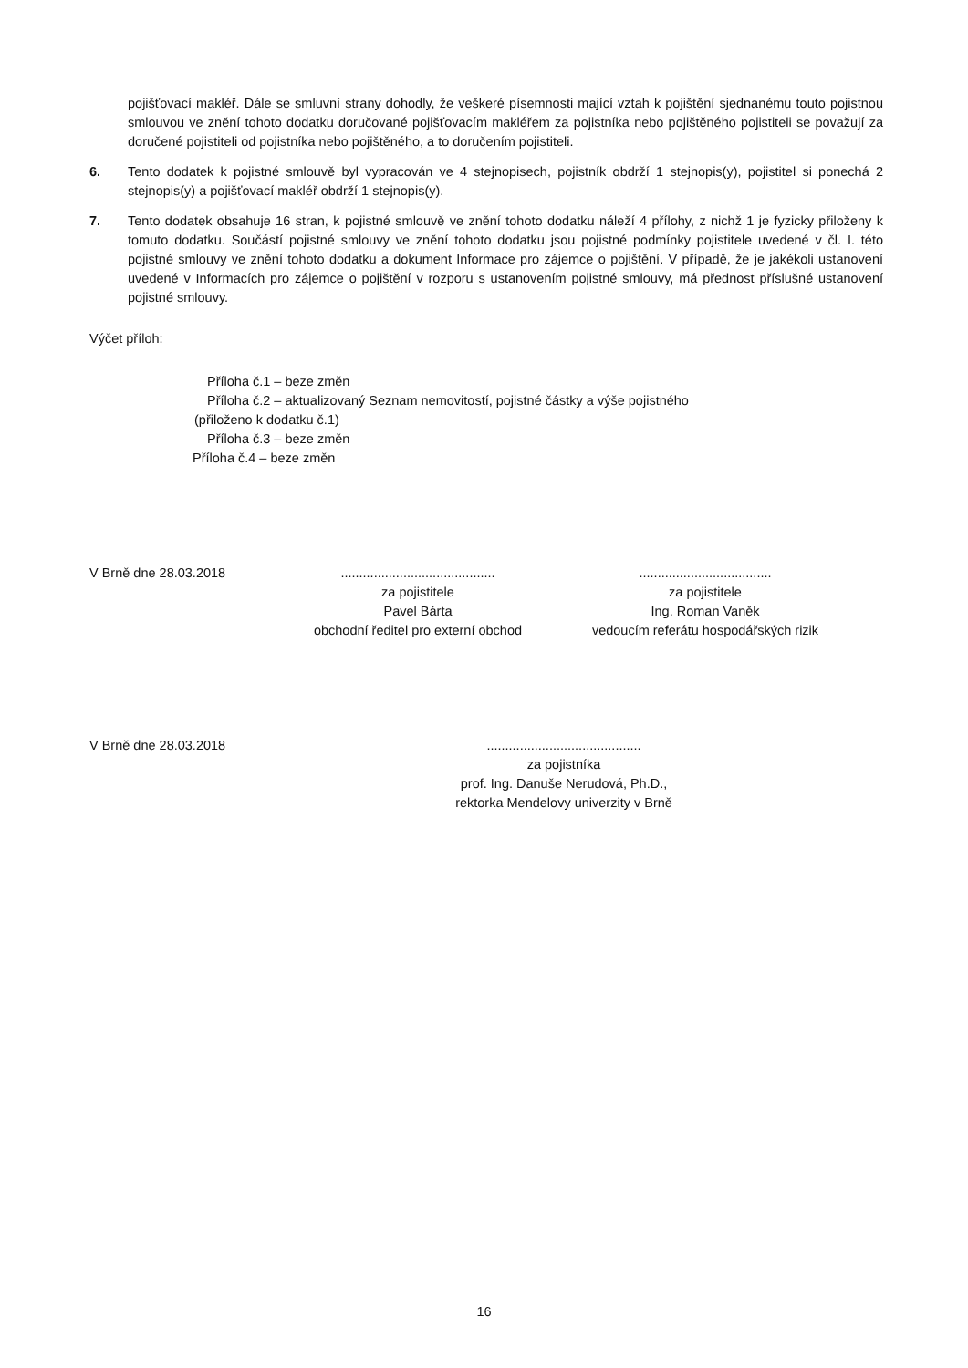pojišťovací makléř. Dále se smluvní strany dohodly, že veškeré písemnosti mající vztah k pojištění sjednanému touto pojistnou smlouvou ve znění tohoto dodatku doručované pojišťovacím makléřem za pojistníka nebo pojištěného pojistiteli se považují za doručené pojistiteli od pojistníka nebo pojištěného, a to doručením pojistiteli.
6. Tento dodatek k pojistné smlouvě byl vypracován ve 4 stejnopisech, pojistník obdrží 1 stejnopis(y), pojistitel si ponechá 2 stejnopis(y) a pojišťovací makléř obdrží 1 stejnopis(y).
7. Tento dodatek obsahuje 16 stran, k pojistné smlouvě ve znění tohoto dodatku náleží 4 přílohy, z nichž 1 je fyzicky přiloženy k tomuto dodatku. Součástí pojistné smlouvy ve znění tohoto dodatku jsou pojistné podmínky pojistitele uvedené v čl. I. této pojistné smlouvy ve znění tohoto dodatku a dokument Informace pro zájemce o pojištění. V případě, že je jakékoli ustanovení uvedené v Informacích pro zájemce o pojištění v rozporu s ustanovením pojistné smlouvy, má přednost příslušné ustanovení pojistné smlouvy.
Výčet příloh:
Příloha č.1 – beze změn
Příloha č.2 – aktualizovaný Seznam nemovitostí, pojistné částky a výše pojistného
(přiloženo k dodatku č.1)
Příloha č.3 – beze změn
Příloha č.4 – beze změn
V Brně dne 28.03.2018 ..........................................
za pojistitele
Pavel Bárta
obchodní ředitel pro externí obchod
....................................
za pojistitele
Ing. Roman Vaněk
vedoucím referátu hospodářských rizik
V Brně dne 28.03.2018 ..........................................
za pojistníka
prof. Ing. Danuše Nerudová, Ph.D.,
rektorka Mendelovy univerzity v Brně
16